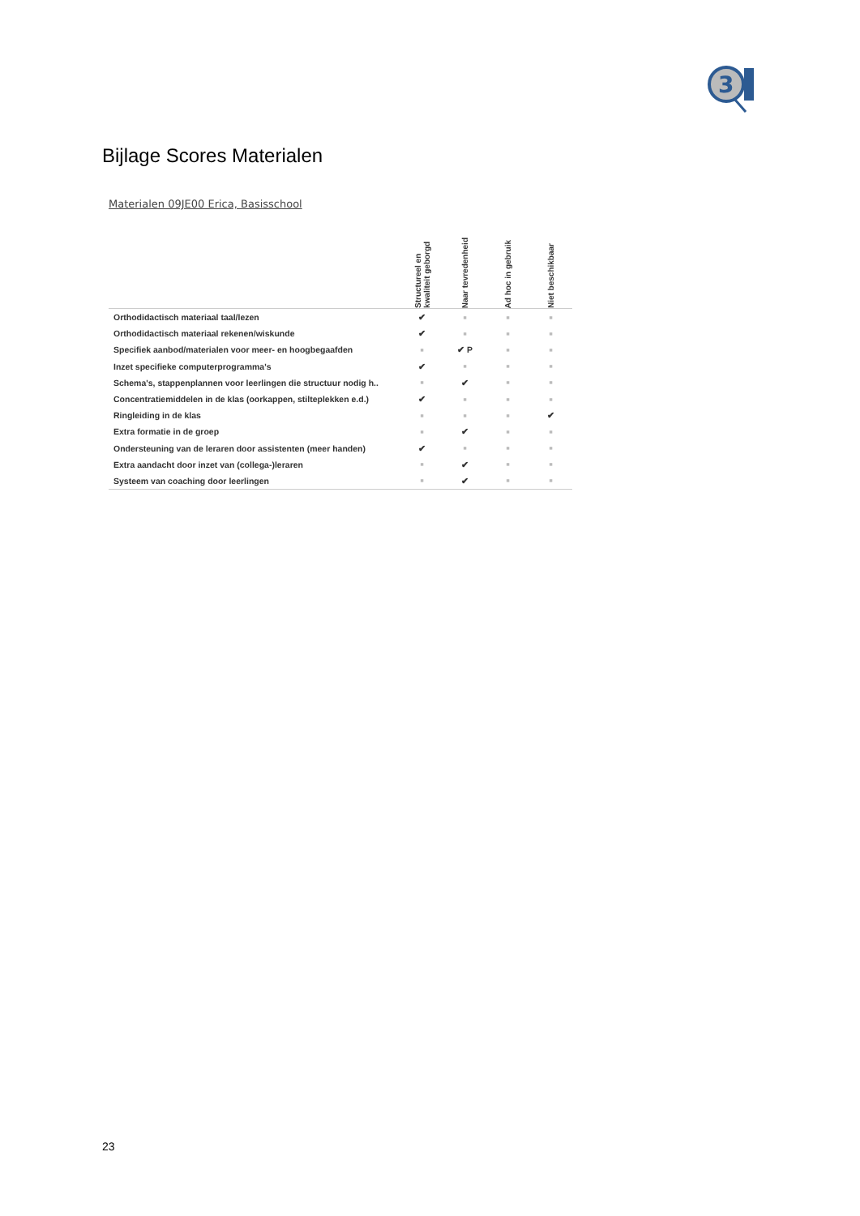3
Bijlage Scores Materialen
Materialen 09JE00 Erica, Basisschool
| | Structureel en kwaliteit geborgd | Naar tevredenheid | Ad hoc in gebruik | Niet beschikbaar |
| --- | --- | --- | --- | --- |
| Orthodidactisch materiaal taal/lezen | ✔ | ■ | ■ | ■ |
| Orthodidactisch materiaal rekenen/wiskunde | ✔ | ■ | ■ | ■ |
| Specifiek aanbod/materialen voor meer- en hoogbegaafden | ■ | ✔ P | ■ | ■ |
| Inzet specifieke computerprogramma's | ✔ | ■ | ■ | ■ |
| Schema's, stappenplannen voor leerlingen die structuur nodig h.. | ■ | ✔ | ■ | ■ |
| Concentratiemiddelen in de klas (oorkappen, stilteplekken e.d.) | ✔ | ■ | ■ | ■ |
| Ringleiding in de klas | ■ | ■ | ■ | ✔ |
| Extra formatie in de groep | ■ | ✔ | ■ | ■ |
| Ondersteuning van de leraren door assistenten (meer handen) | ✔ | ■ | ■ | ■ |
| Extra aandacht door inzet van (collega-)leraren | ■ | ✔ | ■ | ■ |
| Systeem van coaching door leerlingen | ■ | ✔ | ■ | ■ |
23